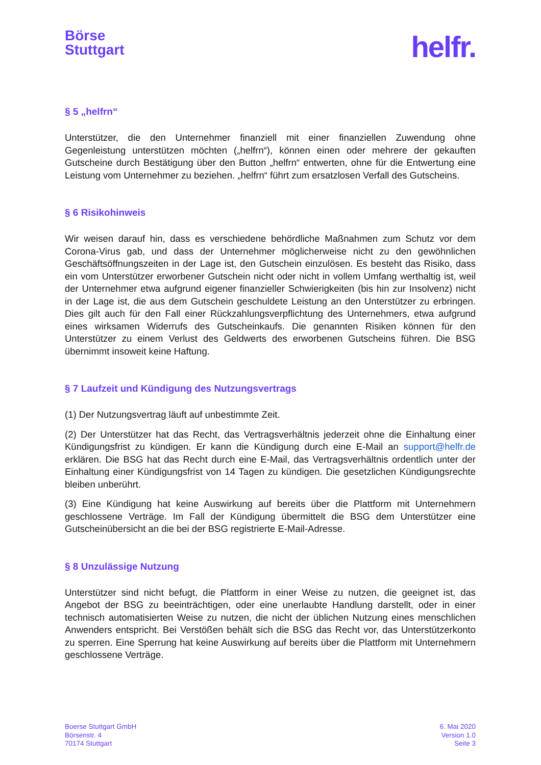Börse
Stuttgart
helfr.
§ 5 „helfrn“
Unterstützer, die den Unternehmer finanziell mit einer finanziellen Zuwendung ohne Gegenleistung unterstützen möchten („helfrn“), können einen oder mehrere der gekauften Gutscheine durch Bestätigung über den Button „helfrn“ entwerten, ohne für die Entwertung eine Leistung vom Unternehmer zu beziehen. „helfrn“ führt zum ersatzlosen Verfall des Gutscheins.
§ 6 Risikohinweis
Wir weisen darauf hin, dass es verschiedene behördliche Maßnahmen zum Schutz vor dem Corona-Virus gab, und dass der Unternehmer möglicherweise nicht zu den gewöhnlichen Geschäftsöffnungszeiten in der Lage ist, den Gutschein einzulösen. Es besteht das Risiko, dass ein vom Unterstützer erworbener Gutschein nicht oder nicht in vollem Umfang werthaltig ist, weil der Unternehmer etwa aufgrund eigener finanzieller Schwierigkeiten (bis hin zur Insolvenz) nicht in der Lage ist, die aus dem Gutschein geschuldete Leistung an den Unterstützer zu erbringen. Dies gilt auch für den Fall einer Rückzahlungsverpflichtung des Unternehmers, etwa aufgrund eines wirksamen Widerrufs des Gutscheinkaufs. Die genannten Risiken können für den Unterstützer zu einem Verlust des Geldwerts des erworbenen Gutscheins führen. Die BSG übernimmt insoweit keine Haftung.
§ 7 Laufzeit und Kündigung des Nutzungsvertrags
(1) Der Nutzungsvertrag läuft auf unbestimmte Zeit.
(2) Der Unterstützer hat das Recht, das Vertragsverhältnis jederzeit ohne die Einhaltung einer Kündigungsfrist zu kündigen. Er kann die Kündigung durch eine E-Mail an support@helfr.de erklären. Die BSG hat das Recht durch eine E-Mail, das Vertragsverhältnis ordentlich unter der Einhaltung einer Kündigungsfrist von 14 Tagen zu kündigen. Die gesetzlichen Kündigungsrechte bleiben unberührt.
(3) Eine Kündigung hat keine Auswirkung auf bereits über die Plattform mit Unternehmern geschlossene Verträge. Im Fall der Kündigung übermittelt die BSG dem Unterstützer eine Gutscheinübersicht an die bei der BSG registrierte E-Mail-Adresse.
§ 8 Unzulässige Nutzung
Unterstützer sind nicht befugt, die Plattform in einer Weise zu nutzen, die geeignet ist, das Angebot der BSG zu beeinträchtigen, oder eine unerlaubte Handlung darstellt, oder in einer technisch automatisierten Weise zu nutzen, die nicht der üblichen Nutzung eines menschlichen Anwenders entspricht. Bei Verstößen behält sich die BSG das Recht vor, das Unterstützerkonto zu sperren. Eine Sperrung hat keine Auswirkung auf bereits über die Plattform mit Unternehmern geschlossene Verträge.
Boerse Stuttgart GmbH
Börsenstr. 4
70174 Stuttgart
6. Mai 2020
Version 1.0
Seite 3